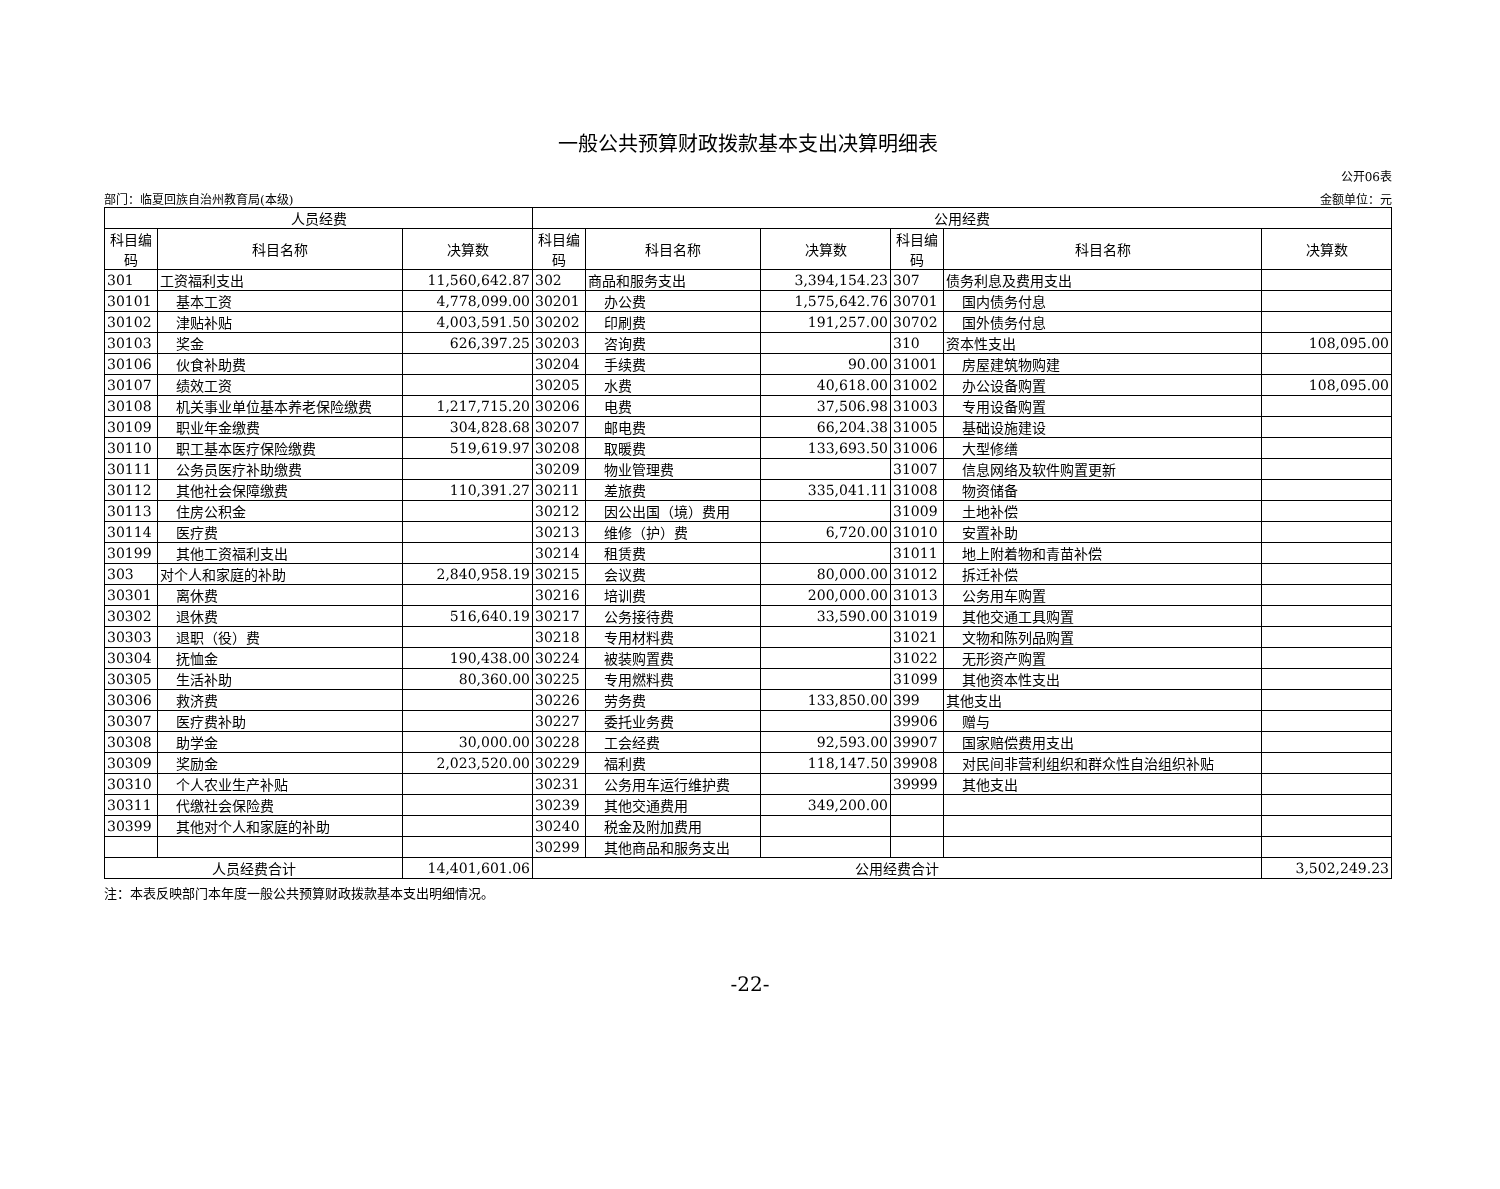一般公共预算财政拨款基本支出决算明细表
公开06表
部门：临夏回族自治州教育局(本级) 金额单位：元
| 人员经费 | | | 公用经费 | | | | | |
| --- | --- | --- | --- | --- | --- | --- | --- | --- |
| 科目编码 | 科目名称 | 决算数 | 科目编码 | 科目名称 | 决算数 | 科目编码 | 科目名称 | 决算数 |
| 301 | 工资福利支出 | 11,560,642.87 | 302 | 商品和服务支出 | 3,394,154.23 | 307 | 债务利息及费用支出 | |
| 30101 | 基本工资 | 4,778,099.00 | 30201 | 办公费 | 1,575,642.76 | 30701 | 国内债务付息 | |
| 30102 | 津贴补贴 | 4,003,591.50 | 30202 | 印刷费 | 191,257.00 | 30702 | 国外债务付息 | |
| 30103 | 奖金 | 626,397.25 | 30203 | 咨询费 | | 310 | 资本性支出 | 108,095.00 |
| 30106 | 伙食补助费 | | 30204 | 手续费 | 90.00 | 31001 | 房屋建筑物购建 | |
| 30107 | 绩效工资 | | 30205 | 水费 | 40,618.00 | 31002 | 办公设备购置 | 108,095.00 |
| 30108 | 机关事业单位基本养老保险缴费 | 1,217,715.20 | 30206 | 电费 | 37,506.98 | 31003 | 专用设备购置 | |
| 30109 | 职业年金缴费 | 304,828.68 | 30207 | 邮电费 | 66,204.38 | 31005 | 基础设施建设 | |
| 30110 | 职工基本医疗保险缴费 | 519,619.97 | 30208 | 取暖费 | 133,693.50 | 31006 | 大型修缮 | |
| 30111 | 公务员医疗补助缴费 | | 30209 | 物业管理费 | | 31007 | 信息网络及软件购置更新 | |
| 30112 | 其他社会保障缴费 | 110,391.27 | 30211 | 差旅费 | 335,041.11 | 31008 | 物资储备 | |
| 30113 | 住房公积金 | | 30212 | 因公出国（境）费用 | | 31009 | 土地补偿 | |
| 30114 | 医疗费 | | 30213 | 维修（护）费 | 6,720.00 | 31010 | 安置补助 | |
| 30199 | 其他工资福利支出 | | 30214 | 租赁费 | | 31011 | 地上附着物和青苗补偿 | |
| 303 | 对个人和家庭的补助 | 2,840,958.19 | 30215 | 会议费 | 80,000.00 | 31012 | 拆迁补偿 | |
| 30301 | 离休费 | | 30216 | 培训费 | 200,000.00 | 31013 | 公务用车购置 | |
| 30302 | 退休费 | 516,640.19 | 30217 | 公务接待费 | 33,590.00 | 31019 | 其他交通工具购置 | |
| 30303 | 退职（役）费 | | 30218 | 专用材料费 | | 31021 | 文物和陈列品购置 | |
| 30304 | 抚恤金 | 190,438.00 | 30224 | 被装购置费 | | 31022 | 无形资产购置 | |
| 30305 | 生活补助 | 80,360.00 | 30225 | 专用燃料费 | | 31099 | 其他资本性支出 | |
| 30306 | 救济费 | | 30226 | 劳务费 | 133,850.00 | 399 | 其他支出 | |
| 30307 | 医疗费补助 | | 30227 | 委托业务费 | | 39906 | 赠与 | |
| 30308 | 助学金 | 30,000.00 | 30228 | 工会经费 | 92,593.00 | 39907 | 国家赔偿费用支出 | |
| 30309 | 奖励金 | 2,023,520.00 | 30229 | 福利费 | 118,147.50 | 39908 | 对民间非营利组织和群众性自治组织补贴 | |
| 30310 | 个人农业生产补贴 | | 30231 | 公务用车运行维护费 | | 39999 | 其他支出 | |
| 30311 | 代缴社会保险费 | | 30239 | 其他交通费用 | 349,200.00 | | | |
| 30399 | 其他对个人和家庭的补助 | | 30240 | 税金及附加费用 | | | | |
| | | | 30299 | 其他商品和服务支出 | | | | |
| 人员经费合计 | | 14,401,601.06 | 公用经费合计 | | | | | 3,502,249.23 |
注：本表反映部门本年度一般公共预算财政拨款基本支出明细情况。
-22-